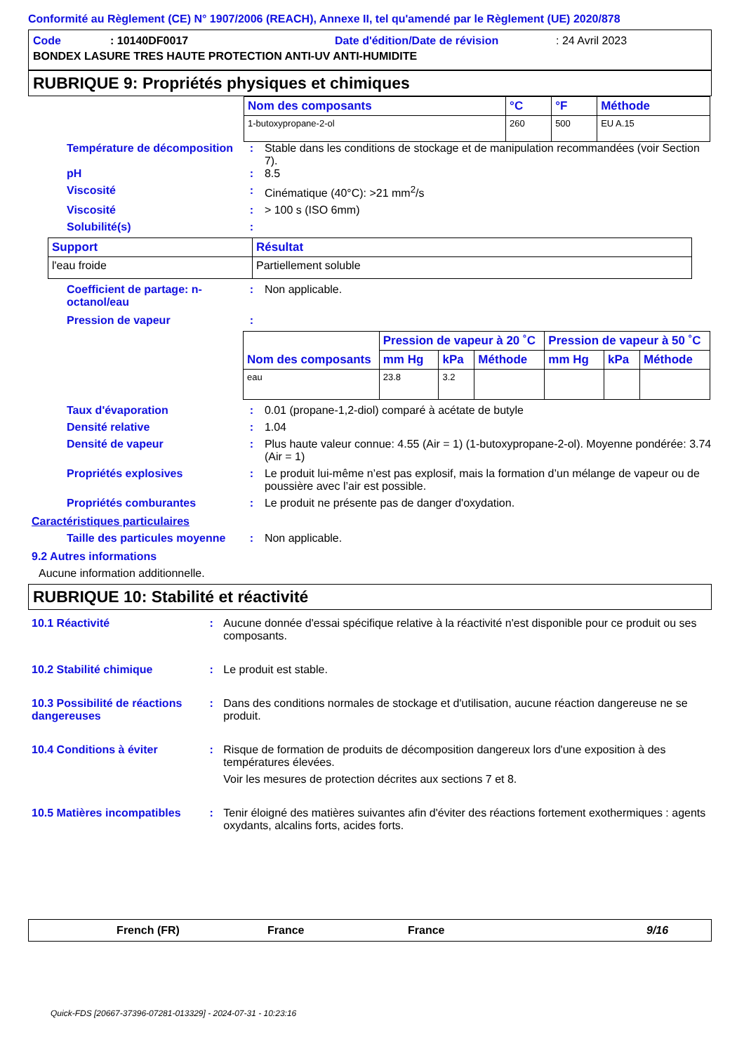Conformité au Règlement (CE) N° 1907/2006 (REACH), Annexe II, tel qu'amendé par le Règlement (UE) 2020/878
Code: 10140DF0017 Date d'édition/Date de révision: 24 Avril 2023
BONDEX LASURE TRES HAUTE PROTECTION ANTI-UV ANTI-HUMIDITE
RUBRIQUE 9: Propriétés physiques et chimiques
| Nom des composants | °C | °F | Méthode |
| --- | --- | --- | --- |
| 1-butoxypropane-2-ol | 260 | 500 | EU A.15 |
Température de décomposition: Stable dans les conditions de stockage et de manipulation recommandées (voir Section 7).
pH: 8.5
Viscosité: Cinématique (40°C): >21 mm<sup>2</sup>/s
Viscosité: > 100 s (ISO 6mm)
Solubilité(s):
| Support | Résultat |
| --- | --- |
| l'eau froide | Partiellement soluble |
Coefficient de partage: n-octanol/eau: Non applicable.
Pression de vapeur:
| Nom des composants | Pression de vapeur à 20 ˚C | | | Pression de vapeur à 50 ˚C | | |
| --- | --- | --- | --- | --- | --- | --- |
| | mm Hg | kPa | Méthode | mm Hg | kPa | Méthode |
| eau | 23.8 | 3.2 | | | | |
Taux d'évaporation: 0.01 (propane-1,2-diol) comparé à acétate de butyle
Densité relative: 1.04
Densité de vapeur: Plus haute valeur connue: 4.55 (Air = 1) (1-butoxypropane-2-ol). Moyenne pondérée: 3.74 (Air = 1)
Propriétés explosives: Le produit lui-même n’est pas explosif, mais la formation d’un mélange de vapeur ou de poussière avec l’air est possible.
Propriétés comburantes: Le produit ne présente pas de danger d'oxydation.
Caractéristiques particulaires
Taille des particules moyenne: Non applicable.
9.2 Autres informations
Aucune information additionnelle.
RUBRIQUE 10: Stabilité et réactivité
10.1 Réactivité: Aucune donnée d'essai spécifique relative à la réactivité n'est disponible pour ce produit ou ses composants.
10.2 Stabilité chimique: Le produit est stable.
10.3 Possibilité de réactions dangereuses: Dans des conditions normales de stockage et d'utilisation, aucune réaction dangereuse ne se produit.
10.4 Conditions à éviter: Risque de formation de produits de décomposition dangereux lors d'une exposition à des températures élevées.
Voir les mesures de protection décrites aux sections 7 et 8.
10.5 Matières incompatibles: Tenir éloigné des matières suivantes afin d'éviter des réactions fortement exothermiques : agents oxydants, alcalins forts, acides forts.
French (FR) France France 9/16
Quick-FDS [20667-37396-07281-013329] - 2024-07-31 - 10:23:16